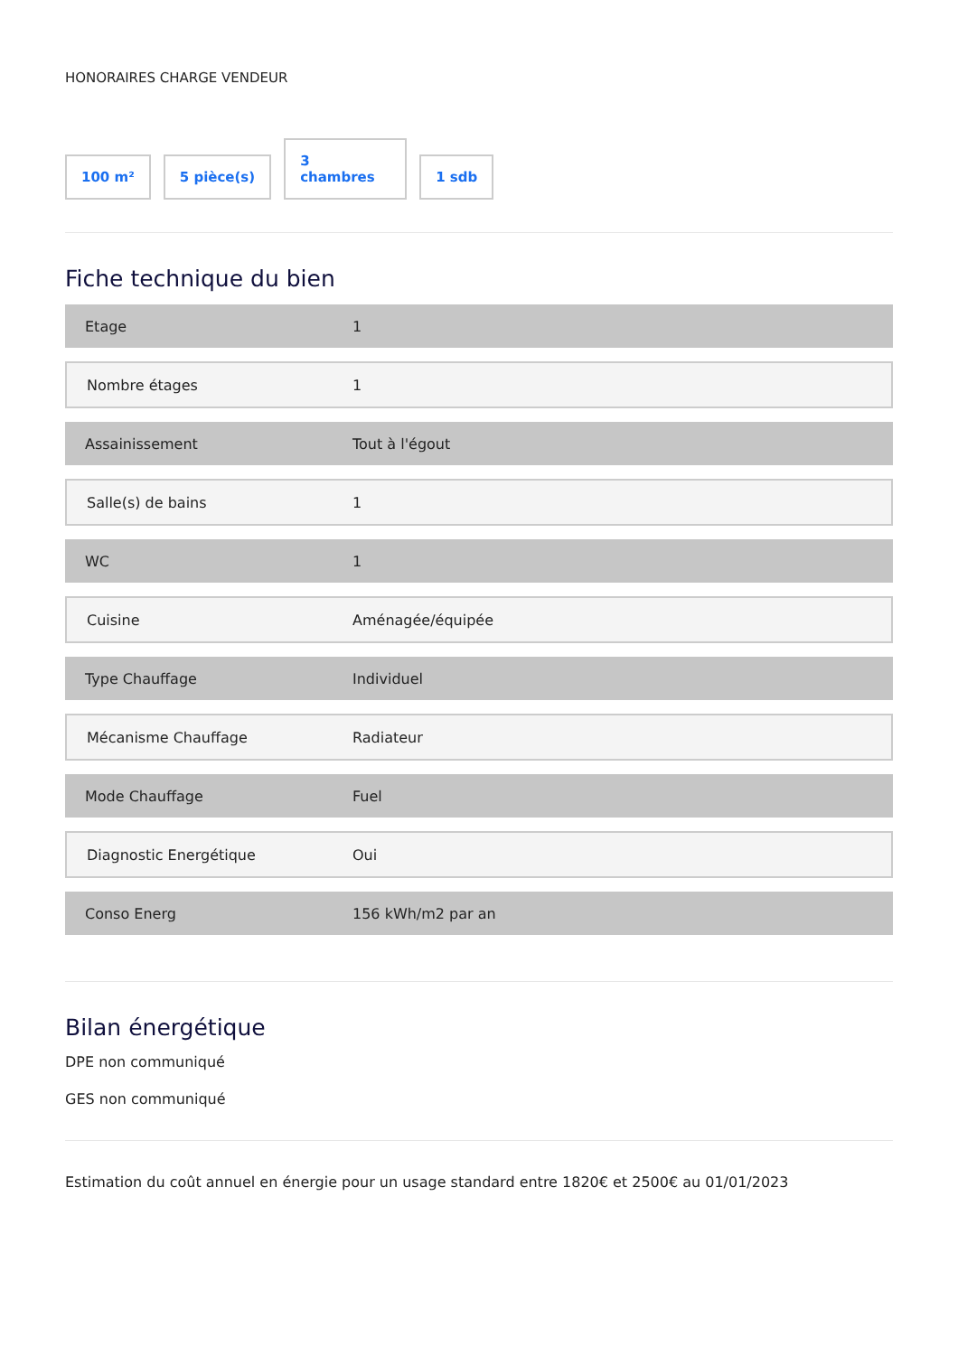HONORAIRES CHARGE VENDEUR
100 m²
5 pièce(s)
3
chambres
1 sdb
Fiche technique du bien
| Etage | 1 |
| Nombre étages | 1 |
| Assainissement | Tout à l'égout |
| Salle(s) de bains | 1 |
| WC | 1 |
| Cuisine | Aménagée/équipée |
| Type Chauffage | Individuel |
| Mécanisme Chauffage | Radiateur |
| Mode Chauffage | Fuel |
| Diagnostic Energétique | Oui |
| Conso Energ | 156 kWh/m2 par an |
Bilan énergétique
DPE non communiqué
GES non communiqué
Estimation du coût annuel en énergie pour un usage standard entre 1820€ et 2500€ au 01/01/2023